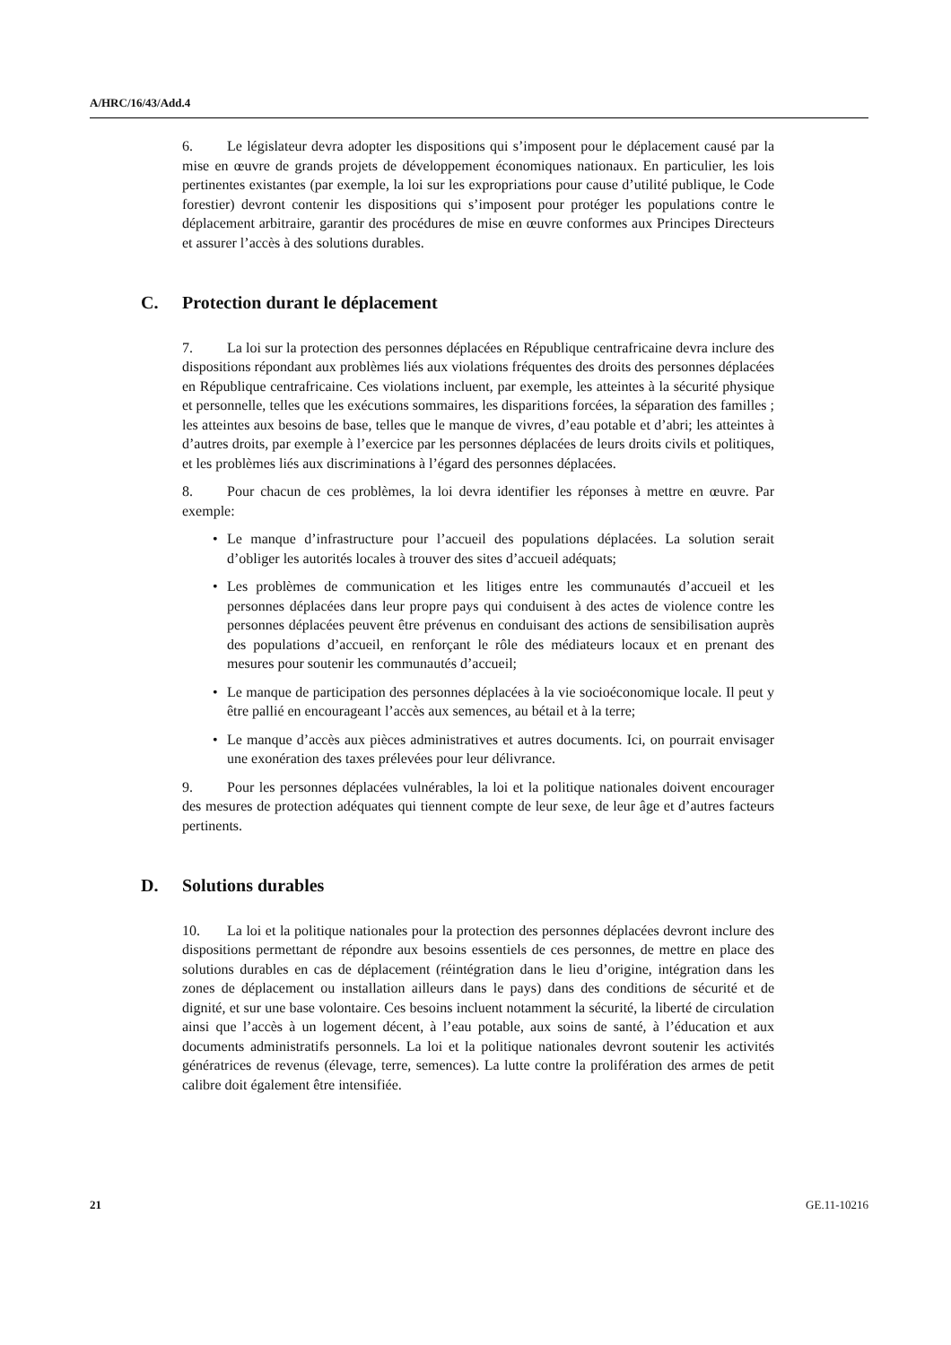A/HRC/16/43/Add.4
6. Le législateur devra adopter les dispositions qui s’imposent pour le déplacement causé par la mise en œuvre de grands projets de développement économiques nationaux. En particulier, les lois pertinentes existantes (par exemple, la loi sur les expropriations pour cause d’utilité publique, le Code forestier) devront contenir les dispositions qui s’imposent pour protéger les populations contre le déplacement arbitraire, garantir des procédures de mise en œuvre conformes aux Principes Directeurs et assurer l’accès à des solutions durables.
C. Protection durant le déplacement
7. La loi sur la protection des personnes déplacées en République centrafricaine devra inclure des dispositions répondant aux problèmes liés aux violations fréquentes des droits des personnes déplacées en République centrafricaine. Ces violations incluent, par exemple, les atteintes à la sécurité physique et personnelle, telles que les exécutions sommaires, les disparitions forcées, la séparation des familles ; les atteintes aux besoins de base, telles que le manque de vivres, d’eau potable et d’abri; les atteintes à d’autres droits, par exemple à l’exercice par les personnes déplacées de leurs droits civils et politiques, et les problèmes liés aux discriminations à l’égard des personnes déplacées.
8. Pour chacun de ces problèmes, la loi devra identifier les réponses à mettre en œuvre. Par exemple:
• Le manque d’infrastructure pour l’accueil des populations déplacées. La solution serait d’obliger les autorités locales à trouver des sites d’accueil adéquats;
• Les problèmes de communication et les litiges entre les communautés d’accueil et les personnes déplacées dans leur propre pays qui conduisent à des actes de violence contre les personnes déplacées peuvent être prévenus en conduisant des actions de sensibilisation auprès des populations d’accueil, en renforçant le rôle des médiateurs locaux et en prenant des mesures pour soutenir les communautés d’accueil;
• Le manque de participation des personnes déplacées à la vie socioéconomique locale. Il peut y être pallié en encourageant l’accès aux semences, au bétail et à la terre;
• Le manque d’accès aux pièces administratives et autres documents. Ici, on pourrait envisager une exonération des taxes prélevées pour leur délivrance.
9. Pour les personnes déplacées vulnérables, la loi et la politique nationales doivent encourager des mesures de protection adéquates qui tiennent compte de leur sexe, de leur âge et d’autres facteurs pertinents.
D. Solutions durables
10. La loi et la politique nationales pour la protection des personnes déplacées devront inclure des dispositions permettant de répondre aux besoins essentiels de ces personnes, de mettre en place des solutions durables en cas de déplacement (réintégration dans le lieu d’origine, intégration dans les zones de déplacement ou installation ailleurs dans le pays) dans des conditions de sécurité et de dignité, et sur une base volontaire. Ces besoins incluent notamment la sécurité, la liberté de circulation ainsi que l’accès à un logement décent, à l’eau potable, aux soins de santé, à l’éducation et aux documents administratifs personnels. La loi et la politique nationales devront soutenir les activités génératrices de revenus (élevage, terre, semences). La lutte contre la prolifération des armes de petit calibre doit également être intensifiée.
21 GE.11-10216